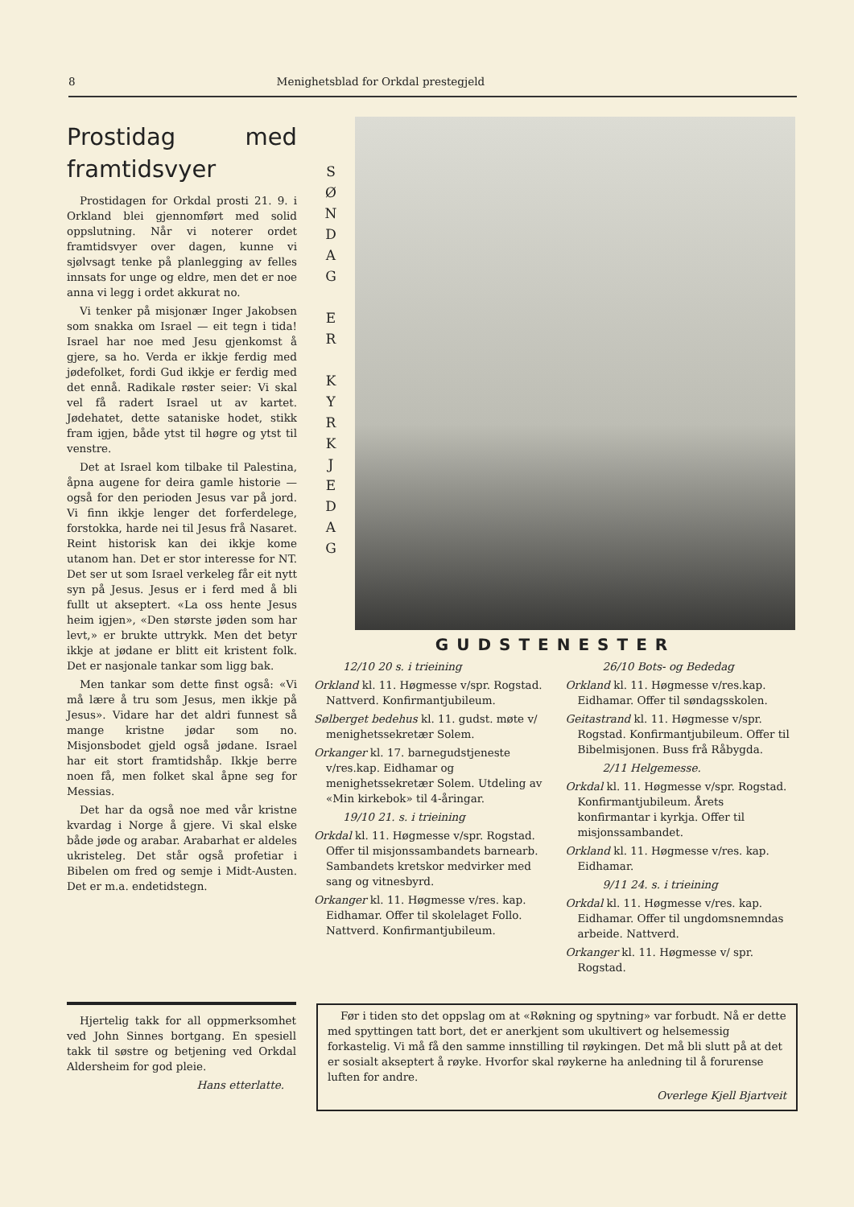8 Menighetsblad for Orkdal prestegjeld
Prostidag med framtidsvyer
Prostidagen for Orkdal prosti 21. 9. i Orkland blei gjennomført med solid oppslutning. Når vi noterer ordet framtidsvyer over dagen, kunne vi sjølvsagt tenke på planlegging av felles innsats for unge og eldre, men det er noe anna vi legg i ordet akkurat no.
Vi tenker på misjonær Inger Jakobsen som snakka om Israel — eit tegn i tida! Israel har noe med Jesu gjenkomst å gjere, sa ho. Verda er ikkje ferdig med jødefolket, fordi Gud ikkje er ferdig med det ennå. Radikale røster seier: Vi skal vel få radert Israel ut av kartet. Jødehatet, dette sataniske hodet, stikk fram igjen, både ytst til høgre og ytst til venstre.
Det at Israel kom tilbake til Palestina, åpna augene for deira gamle historie — også for den perioden Jesus var på jord. Vi finn ikkje lenger det forferdelege, forstokka, harde nei til Jesus frå Nasaret. Reint historisk kan dei ikkje kome utanom han. Det er stor interesse for NT. Det ser ut som Israel verkeleg får eit nytt syn på Jesus. Jesus er i ferd med å bli fullt ut akseptert. «La oss hente Jesus heim igjen», «Den største jøden som har levt,» er brukte uttrykk. Men det betyr ikkje at jødane er blitt eit kristent folk. Det er nasjonale tankar som ligg bak.
Men tankar som dette finst også: «Vi må lære å tru som Jesus, men ikkje på Jesus». Vidare har det aldri funnest så mange kristne jødar som no. Misjonsbodet gjeld også jødane. Israel har eit stort framtidshåp. Ikkje berre noen få, men folket skal åpne seg for Messias.
Det har da også noe med vår kristne kvardag i Norge å gjere. Vi skal elske både jøde og arabar. Arabarhat er aldeles ukristeleg. Det står også profetiar i Bibelen om fred og semje i Midt-Austen. Det er m.a. endetidstegn.
S Ø N D A G
E R
K Y R K J E D A G
GUDSTENESTER
12/10 20 s. i trieining
Orkland kl. 11. Høgmesse v/spr. Rogstad. Nattverd. Konfirmantjubileum.
Sølberget bedehus kl. 11. gudst. møte v/ menighetssekretær Solem.
Orkanger kl. 17. barnegudstjeneste v/res.kap. Eidhamar og menighetssekretær Solem. Utdeling av «Min kirkebok» til 4-åringar.
19/10 21. s. i trieining
Orkdal kl. 11. Høgmesse v/spr. Rogstad. Offer til misjonssambandets barnearb. Sambandets kretskor medvirker med sang og vitnesbyrd.
Orkanger kl. 11. Høgmesse v/res. kap. Eidhamar. Offer til skolelaget Follo. Nattverd. Konfirmantjubileum.
26/10 Bots- og Bededag
Orkland kl. 11. Høgmesse v/res.kap. Eidhamar. Offer til søndagsskolen.
Geitastrand kl. 11. Høgmesse v/spr. Rogstad. Konfirmantjubileum. Offer til Bibelmisjonen. Buss frå Råbygda.
2/11 Helgemesse.
Orkdal kl. 11. Høgmesse v/spr. Rogstad. Konfirmantjubileum. Årets konfirmantar i kyrkja. Offer til misjonssambandet.
Orkland kl. 11. Høgmesse v/res. kap. Eidhamar.
9/11 24. s. i trieining
Orkdal kl. 11. Høgmesse v/res. kap. Eidhamar. Offer til ungdomsnemndas arbeide. Nattverd.
Orkanger kl. 11. Høgmesse v/ spr. Rogstad.
Hjertelig takk for all oppmerksomhet ved John Sinnes bortgang. En spesiell takk til søstre og betjening ved Orkdal Aldersheim for god pleie.
Hans etterlatte.
Før i tiden sto det oppslag om at «Røkning og spytning» var forbudt. Nå er dette med spyttingen tatt bort, det er anerkjent som ukultivert og helsemessig forkastelig. Vi må få den samme innstilling til røykingen. Det må bli slutt på at det er sosialt akseptert å røyke. Hvorfor skal røykerne ha anledning til å forurense luften for andre.
Overlege Kjell Bjartveit